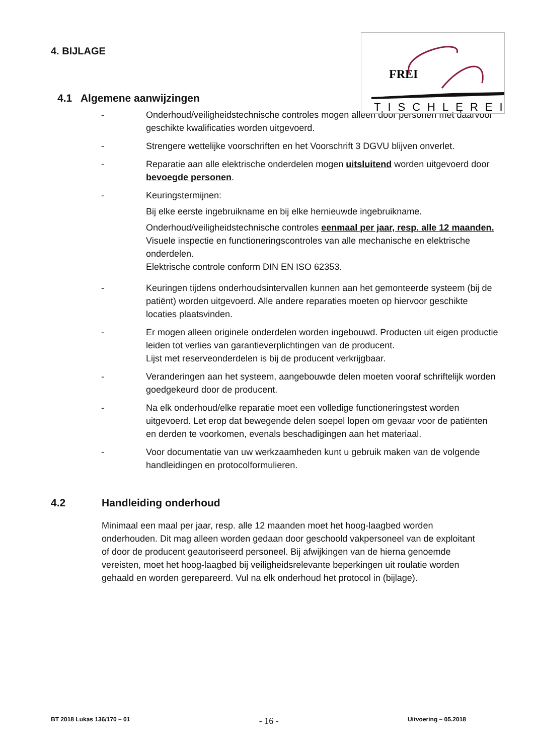FREI
TISCHLEREI
4. BIJLAGE
4.1 Algemene aanwijzingen
- Onderhoud/veiligheidstechnische controles mogen alleen door personen met daarvoor geschikte kwalificaties worden uitgevoerd.
- Strengere wettelijke voorschriften en het Voorschrift 3 DGVU blijven onverlet.
- Reparatie aan alle elektrische onderdelen mogen uitsluitend worden uitgevoerd door bevoegde personen.
- Keuringstermijnen:
Bij elke eerste ingebruikname en bij elke hernieuwde ingebruikname.
Onderhoud/veiligheidstechnische controles eenmaal per jaar, resp. alle 12 maanden.
Visuele inspectie en functioneringscontroles van alle mechanische en elektrische onderdelen.
Elektrische controle conform DIN EN ISO 62353.
- Keuringen tijdens onderhoudsintervallen kunnen aan het gemonteerde systeem (bij de patiënt) worden uitgevoerd. Alle andere reparaties moeten op hiervoor geschikte locaties plaatsvinden.
- Er mogen alleen originele onderdelen worden ingebouwd. Producten uit eigen productie leiden tot verlies van garantieverplichtingen van de producent.
Lijst met reserveonderdelen is bij de producent verkrijgbaar.
- Veranderingen aan het systeem, aangebouwde delen moeten vooraf schriftelijk worden goedgekeurd door de producent.
- Na elk onderhoud/elke reparatie moet een volledige functioneringstest worden uitgevoerd. Let erop dat bewegende delen soepel lopen om gevaar voor de patiënten en derden te voorkomen, evenals beschadigingen aan het materiaal.
- Voor documentatie van uw werkzaamheden kunt u gebruik maken van de volgende handleidingen en protocolformulieren.
4.2 Handleiding onderhoud
Minimaal een maal per jaar, resp. alle 12 maanden moet het hoog-laagbed worden onderhouden. Dit mag alleen worden gedaan door geschoold vakpersoneel van de exploitant of door de producent geautoriseerd personeel. Bij afwijkingen van de hierna genoemde vereisten, moet het hoog-laagbed bij veiligheidsrelevante beperkingen uit roulatie worden gehaald en worden gerepareerd. Vul na elk onderhoud het protocol in (bijlage).
BT 2018 Lukas 136/170 – 01 - 16 - Uitvoering – 05.2018